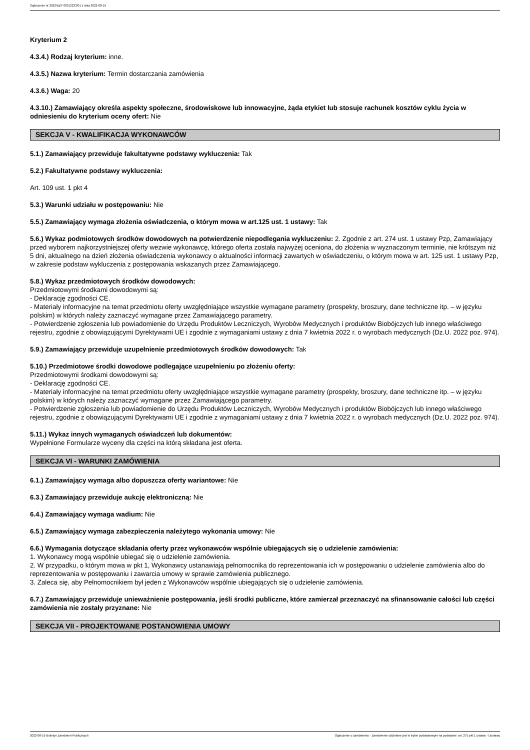Ogłoszenie nr 2022/BZP 00312233/01 z dnia 2022-08-19
Kryterium 2
4.3.4.) Rodzaj kryterium: inne.
4.3.5.) Nazwa kryterium: Termin dostarczania zamówienia
4.3.6.) Waga: 20
4.3.10.) Zamawiający określa aspekty społeczne, środowiskowe lub innowacyjne, żąda etykiet lub stosuje rachunek kosztów cyklu życia w odniesieniu do kryterium oceny ofert: Nie
SEKCJA V - KWALIFIKACJA WYKONAWCÓW
5.1.) Zamawiający przewiduje fakultatywne podstawy wykluczenia: Tak
5.2.) Fakultatywne podstawy wykluczenia:
Art. 109 ust. 1 pkt 4
5.3.) Warunki udziału w postępowaniu: Nie
5.5.) Zamawiający wymaga złożenia oświadczenia, o którym mowa w art.125 ust. 1 ustawy: Tak
5.6.) Wykaz podmiotowych środków dowodowych na potwierdzenie niepodlegania wykluczeniu: 2. Zgodnie z art. 274 ust. 1 ustawy Pzp, Zamawiający przed wyborem najkorzystniejszej oferty wezwie wykonawcę, którego oferta została najwyżej oceniona, do złożenia w wyznaczonym terminie, nie krótszym niż 5 dni, aktualnego na dzień złożenia oświadczenia wykonawcy o aktualności informacji zawartych w oświadczeniu, o którym mowa w art. 125 ust. 1 ustawy Pzp, w zakresie podstaw wykluczenia z postępowania wskazanych przez Zamawiającego.
5.8.) Wykaz przedmiotowych środków dowodowych:
Przedmiotowymi środkami dowodowymi są:
- Deklarację zgodności CE.
- Materiały informacyjne na temat przedmiotu oferty uwzględniające wszystkie wymagane parametry (prospekty, broszury, dane techniczne itp. – w języku polskim) w których należy zaznaczyć wymagane przez Zamawiającego parametry.
- Potwierdzenie zgłoszenia lub powiadomienie do Urzędu Produktów Leczniczych, Wyrobów Medycznych i produktów Biobójczych lub innego właściwego rejestru, zgodnie z obowiązującymi Dyrektywami UE i zgodnie z wymaganiami ustawy z dnia 7 kwietnia 2022 r. o wyrobach medycznych (Dz.U. 2022 poz. 974).
5.9.) Zamawiający przewiduje uzupełnienie przedmiotowych środków dowodowych: Tak
5.10.) Przedmiotowe środki dowodowe podlegające uzupełnieniu po złożeniu oferty:
Przedmiotowymi środkami dowodowymi są:
- Deklarację zgodności CE.
- Materiały informacyjne na temat przedmiotu oferty uwzględniające wszystkie wymagane parametry (prospekty, broszury, dane techniczne itp. – w języku polskim) w których należy zaznaczyć wymagane przez Zamawiającego parametry.
- Potwierdzenie zgłoszenia lub powiadomienie do Urzędu Produktów Leczniczych, Wyrobów Medycznych i produktów Biobójczych lub innego właściwego rejestru, zgodnie z obowiązującymi Dyrektywami UE i zgodnie z wymaganiami ustawy z dnia 7 kwietnia 2022 r. o wyrobach medycznych (Dz.U. 2022 poz. 974).
5.11.) Wykaz innych wymaganych oświadczeń lub dokumentów:
Wypełnione Formularze wyceny dla części na którą składana jest oferta.
SEKCJA VI - WARUNKI ZAMÓWIENIA
6.1.) Zamawiający wymaga albo dopuszcza oferty wariantowe: Nie
6.3.) Zamawiający przewiduje aukcję elektroniczną: Nie
6.4.) Zamawiający wymaga wadium: Nie
6.5.) Zamawiający wymaga zabezpieczenia należytego wykonania umowy: Nie
6.6.) Wymagania dotyczące składania oferty przez wykonawców wspólnie ubiegających się o udzielenie zamówienia:
1. Wykonawcy mogą wspólnie ubiegać się o udzielenie zamówienia.
2. W przypadku, o którym mowa w pkt 1, Wykonawcy ustanawiają pełnomocnika do reprezentowania ich w postępowaniu o udzielenie zamówienia albo do reprezentowania w postępowaniu i zawarcia umowy w sprawie zamówienia publicznego.
3. Zaleca się, aby Pełnomocnikiem był jeden z Wykonawców wspólnie ubiegających się o udzielenie zamówienia.
6.7.) Zamawiający przewiduje unieważnienie postępowania, jeśli środki publiczne, które zamierzał przeznaczyć na sfinansowanie całości lub części zamówienia nie zostały przyznane: Nie
SEKCJA VII - PROJEKTOWANE POSTANOWIENIA UMOWY
2022-08-19 Biuletyn Zamówień Publicznych Ogłoszenie o zamówieniu - Zamówienie udzielane jest w trybie podstawowym na podstawie: art. 275 pkt 1 ustawy - Dostawy